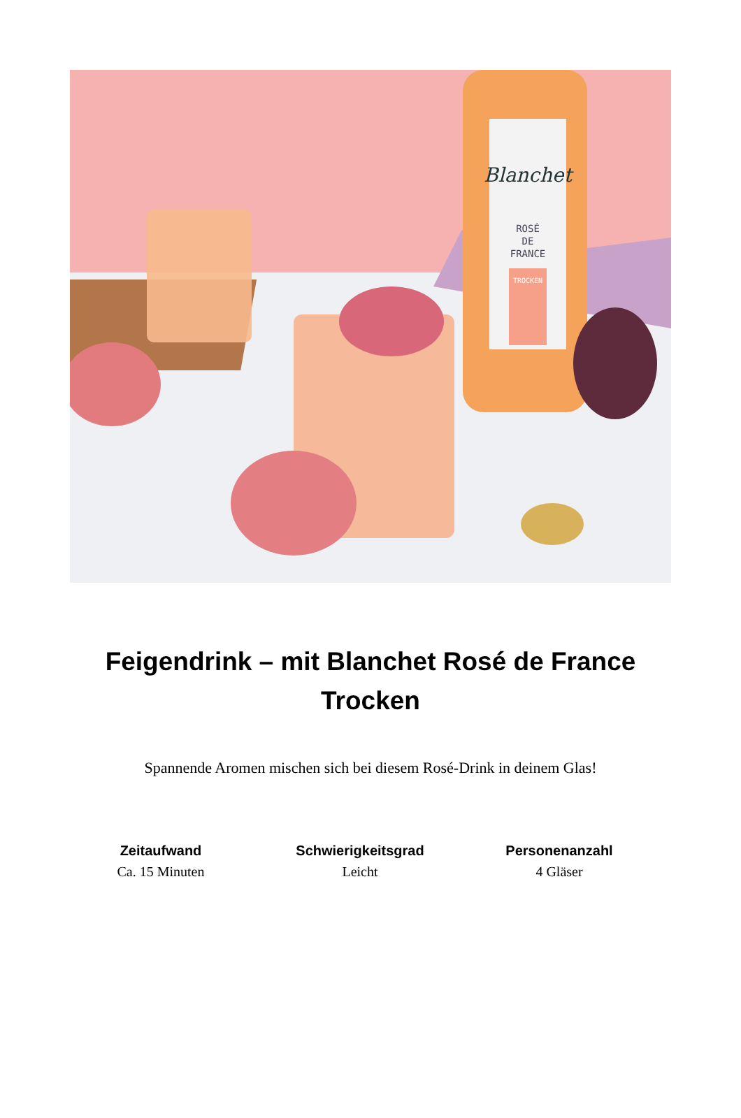Blanchet
ROSÉ
DE
FRANCE
TROCKEN
Feigendrink – mit Blanchet Rosé de France Trocken
Spannende Aromen mischen sich bei diesem Rosé-Drink in deinem Glas!
Zeitaufwand
Ca. 15 Minuten
Schwierigkeitsgrad
Leicht
Personenanzahl
4 Gläser